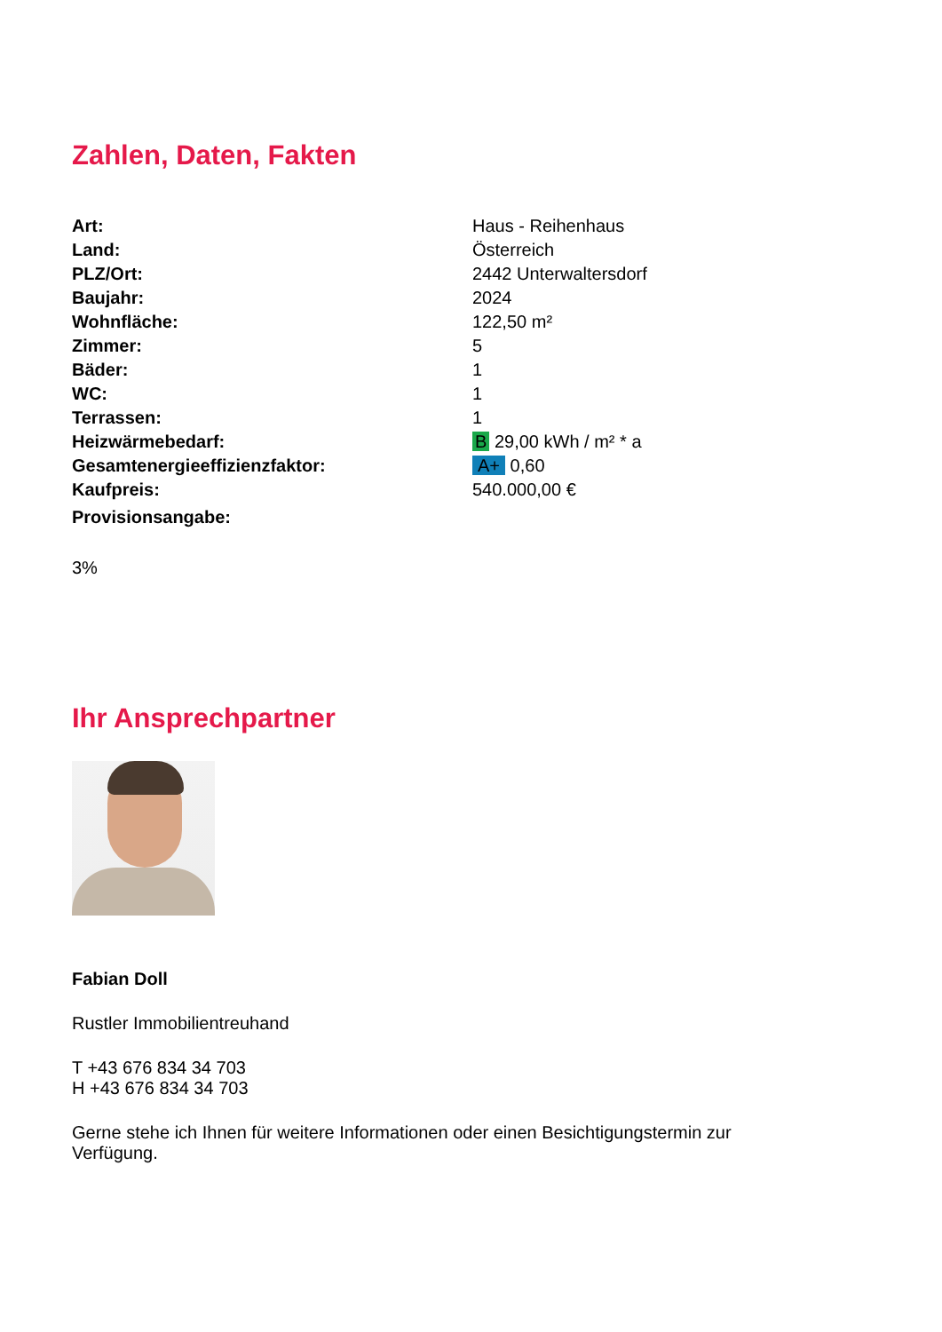Zahlen, Daten, Fakten
| Art: | Haus - Reihenhaus |
| Land: | Österreich |
| PLZ/Ort: | 2442 Unterwaltersdorf |
| Baujahr: | 2024 |
| Wohnfläche: | 122,50 m² |
| Zimmer: | 5 |
| Bäder: | 1 |
| WC: | 1 |
| Terrassen: | 1 |
| Heizwärmebedarf: | B 29,00 kWh / m² * a |
| Gesamtenergieeffizienzfaktor: | A+ 0,60 |
| Kaufpreis: | 540.000,00 € |
| Provisionsangabe: | |
3%
Ihr Ansprechpartner
Fabian Doll
Rustler Immobilientreuhand
T +43 676 834 34 703
H +43 676 834 34 703
Gerne stehe ich Ihnen für weitere Informationen oder einen Besichtigungstermin zur Verfügung.